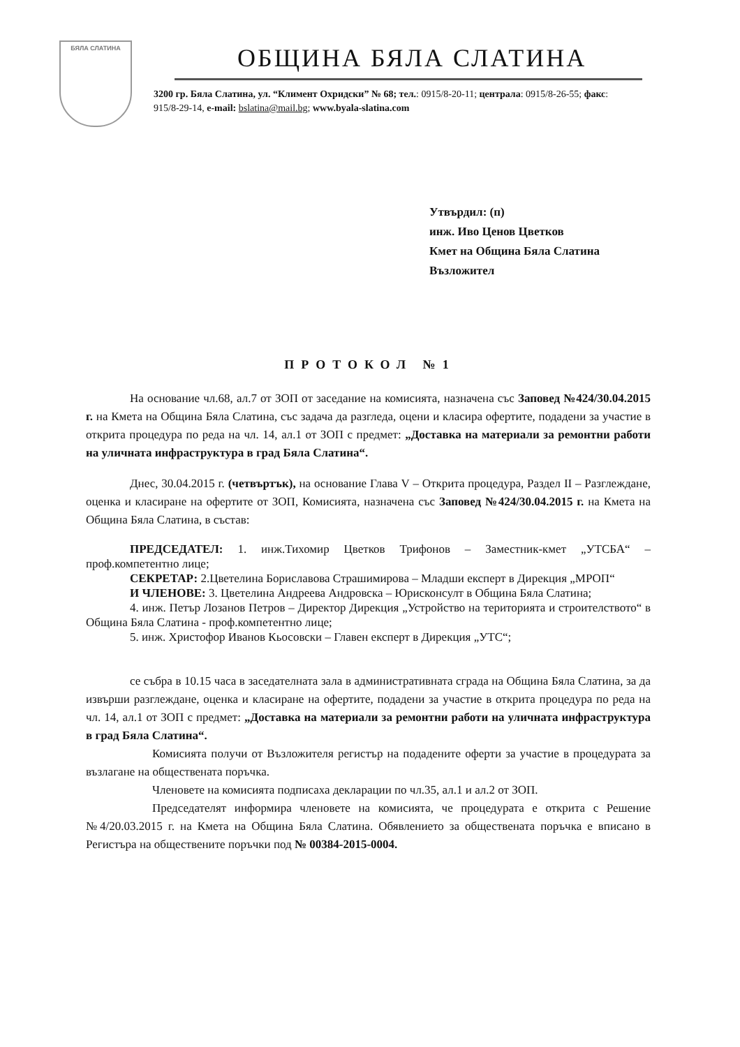БЯЛА СЛАТИНА
ОБЩИНА БЯЛА СЛАТИНА
3200 гр. Бяла Слатина, ул. “Климент Охридски” № 68; тел.: 0915/8-20-11; централа: 0915/8-26-55; факс: 915/8-29-14, e-mail: bslatina@mail.bg; www.byala-slatina.com
Утвърдил: (п)
инж. Иво Ценов Цветков
Кмет на Община Бяла Слатина
Възложител
ПРОТОКОЛ №1
На основание чл.68, ал.7 от ЗОП от заседание на комисията, назначена със Заповед №424/30.04.2015 г. на Кмета на Община Бяла Слатина, със задача да разгледа, оцени и класира офертите, подадени за участие в открита процедура по реда на чл. 14, ал.1 от ЗОП с предмет: „Доставка на материали за ремонтни работи на уличната инфраструктура в град Бяла Слатина“.
Днес, 30.04.2015 г. (четвъртък), на основание Глава V – Открита процедура, Раздел II – Разглеждане, оценка и класиране на офертите от ЗОП, Комисията, назначена със Заповед №424/30.04.2015 г. на Кмета на Община Бяла Слатина, в състав:
ПРЕДСЕДАТЕЛ: 1. инж.Тихомир Цветков Трифонов – Заместник-кмет „УТСБА“ – проф.компетентно лице;
СЕКРЕТАР: 2.Цветелина Бориславова Страшимирова – Младши експерт в Дирекция „МРОП“
И ЧЛЕНОВЕ: 3. Цветелина Андреева Андровска – Юрисконсулт в Община Бяла Слатина;
4. инж. Петър Лозанов Петров – Директор Дирекция „Устройство на територията и строителството“ в Община Бяла Слатина - проф.компетентно лице;
5. инж. Христофор Иванов Кьосовски – Главен експерт в Дирекция „УТС“;
се събра в 10.15 часа в заседателната зала в административната сграда на Община Бяла Слатина, за да извърши разглеждане, оценка и класиране на офертите, подадени за участие в открита процедура по реда на чл. 14, ал.1 от ЗОП с предмет: „Доставка на материали за ремонтни работи на уличната инфраструктура в град Бяла Слатина“.
Комисията получи от Възложителя регистър на подадените оферти за участие в процедурата за възлагане на обществената поръчка.
Членовете на комисията подписаха декларации по чл.35, ал.1 и ал.2 от ЗОП.
Председателят информира членовете на комисията, че процедурата е открита с Решение №4/20.03.2015 г. на Кмета на Община Бяла Слатина. Обявлението за обществената поръчка е вписано в Регистъра на обществените поръчки под № 00384-2015-0004.